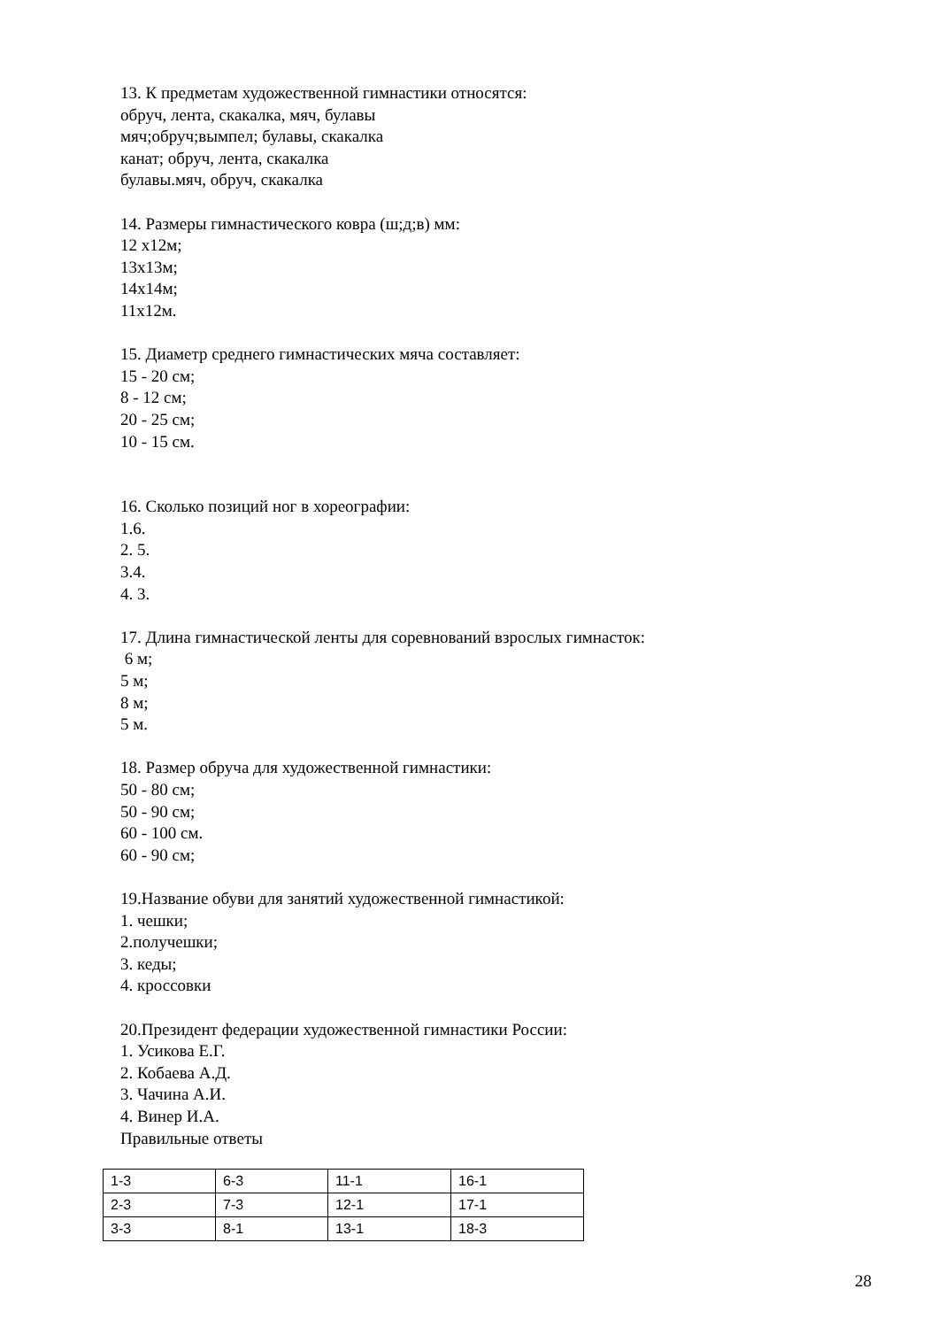13. К предметам художественной гимнастики относятся:
обруч, лента, скакалка, мяч, булавы
мяч;обруч;вымпел; булавы, скакалка
канат; обруч, лента, скакалка
булавы.мяч, обруч, скакалка
14. Размеры гимнастического ковра (ш;д;в) мм:
12 х12м;
13х13м;
14х14м;
11х12м.
15. Диаметр среднего гимнастических мяча составляет:
15 - 20 см;
8 - 12 см;
20 - 25 см;
10 - 15 см.
16. Сколько позиций ног в хореографии:
1.6.
2. 5.
3.4.
4. 3.
17. Длина гимнастической ленты для соревнований взрослых гимнасток:
6 м;
5 м;
8 м;
5 м.
18. Размер обруча для художественной гимнастики:
50 - 80 см;
50 - 90 см;
60 - 100 см.
60 - 90 см;
19.Название обуви для занятий художественной гимнастикой:
1. чешки;
2.получешки;
3. кеды;
4. кроссовки
20.Президент федерации художественной гимнастики России:
1. Усикова Е.Г.
2. Кобаева А.Д.
3. Чачина А.И.
4. Винер И.А.
Правильные ответы
| 1-3 | 6-3 | 11-1 | 16-1 |
| 2-3 | 7-3 | 12-1 | 17-1 |
| 3-3 | 8-1 | 13-1 | 18-3 |
28